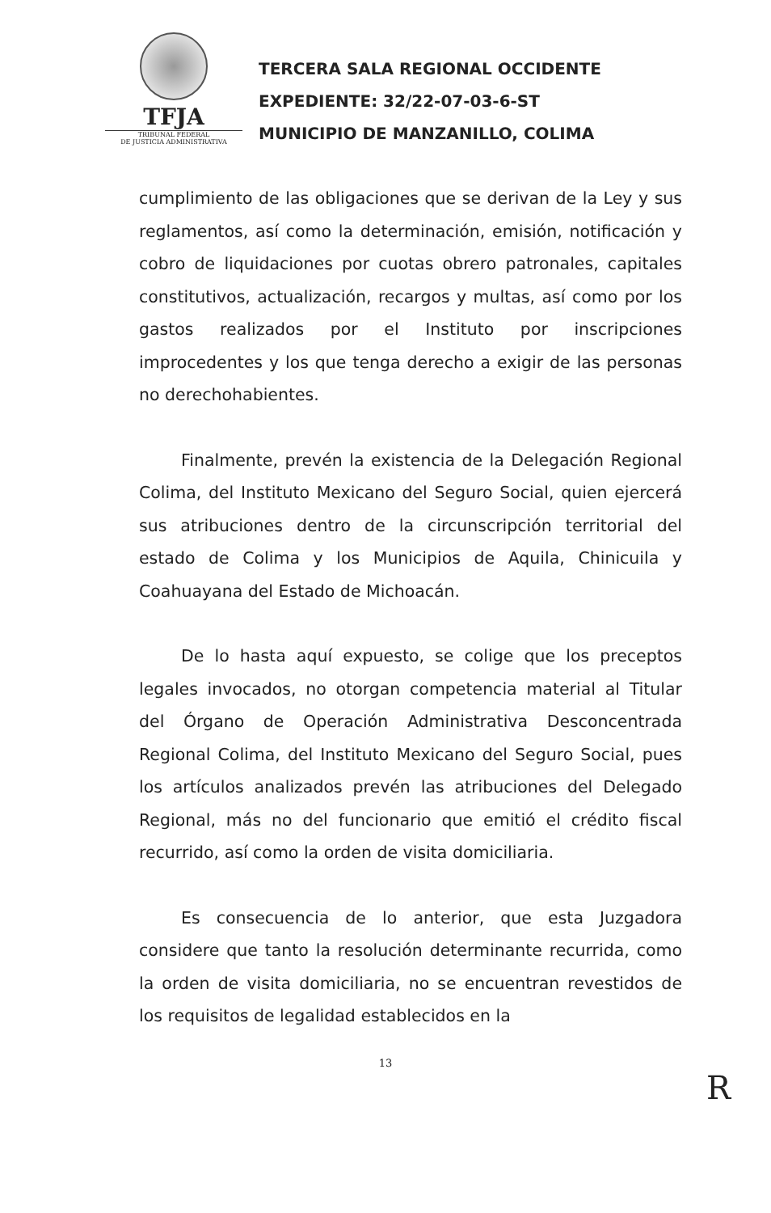TFJA
TRIBUNAL FEDERAL
DE JUSTICIA ADMINISTRATIVA
TERCERA SALA REGIONAL OCCIDENTE
EXPEDIENTE: 32/22-07-03-6-ST
MUNICIPIO DE MANZANILLO, COLIMA
cumplimiento de las obligaciones que se derivan de la Ley y sus reglamentos, así como la determinación, emisión, notificación y cobro de liquidaciones por cuotas obrero patronales, capitales constitutivos, actualización, recargos y multas, así como por los gastos realizados por el Instituto por inscripciones improcedentes y los que tenga derecho a exigir de las personas no derechohabientes.
Finalmente, prevén la existencia de la Delegación Regional Colima, del Instituto Mexicano del Seguro Social, quien ejercerá sus atribuciones dentro de la circunscripción territorial del estado de Colima y los Municipios de Aquila, Chinicuila y Coahuayana del Estado de Michoacán.
De lo hasta aquí expuesto, se colige que los preceptos legales invocados, no otorgan competencia material al Titular del Órgano de Operación Administrativa Desconcentrada Regional Colima, del Instituto Mexicano del Seguro Social, pues los artículos analizados prevén las atribuciones del Delegado Regional, más no del funcionario que emitió el crédito fiscal recurrido, así como la orden de visita domiciliaria.
Es consecuencia de lo anterior, que esta Juzgadora considere que tanto la resolución determinante recurrida, como la orden de visita domiciliaria, no se encuentran revestidos de los requisitos de legalidad establecidos en la
13
R